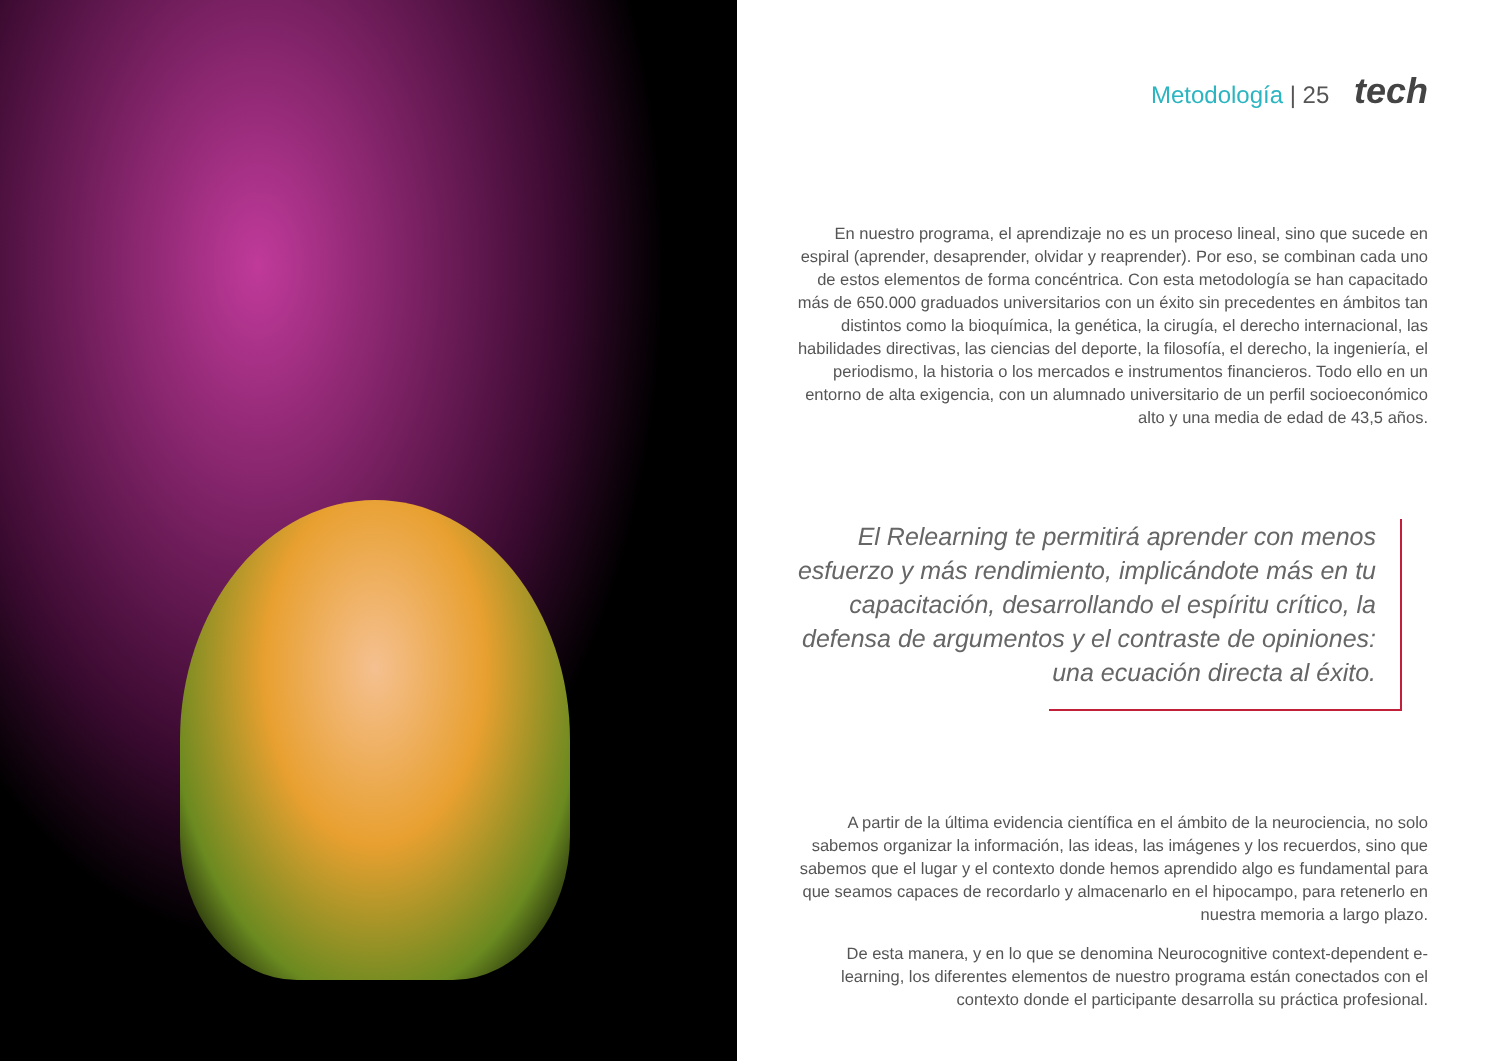Metodología | 25 tech
En nuestro programa, el aprendizaje no es un proceso lineal, sino que sucede en espiral (aprender, desaprender, olvidar y reaprender). Por eso, se combinan cada uno de estos elementos de forma concéntrica. Con esta metodología se han capacitado más de 650.000 graduados universitarios con un éxito sin precedentes en ámbitos tan distintos como la bioquímica, la genética, la cirugía, el derecho internacional, las habilidades directivas, las ciencias del deporte, la filosofía, el derecho, la ingeniería, el periodismo, la historia o los mercados e instrumentos financieros. Todo ello en un entorno de alta exigencia, con un alumnado universitario de un perfil socioeconómico alto y una media de edad de 43,5 años.
El Relearning te permitirá aprender con menos esfuerzo y más rendimiento, implicándote más en tu capacitación, desarrollando el espíritu crítico, la defensa de argumentos y el contraste de opiniones: una ecuación directa al éxito.
A partir de la última evidencia científica en el ámbito de la neurociencia, no solo sabemos organizar la información, las ideas, las imágenes y los recuerdos, sino que sabemos que el lugar y el contexto donde hemos aprendido algo es fundamental para que seamos capaces de recordarlo y almacenarlo en el hipocampo, para retenerlo en nuestra memoria a largo plazo.
De esta manera, y en lo que se denomina Neurocognitive context-dependent e-learning, los diferentes elementos de nuestro programa están conectados con el contexto donde el participante desarrolla su práctica profesional.